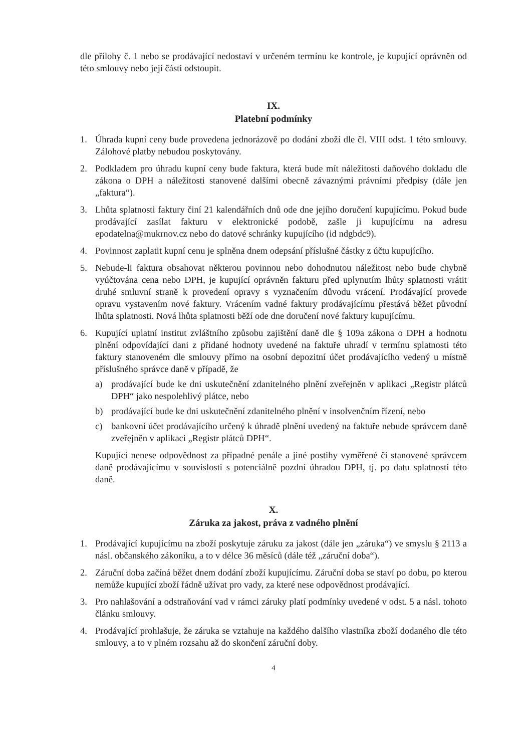dle přílohy č. 1 nebo se prodávající nedostaví v určeném termínu ke kontrole, je kupující oprávněn od této smlouvy nebo její části odstoupit.
IX.
Platební podmínky
1. Úhrada kupní ceny bude provedena jednorázově po dodání zboží dle čl. VIII odst. 1 této smlouvy. Zálohové platby nebudou poskytovány.
2. Podkladem pro úhradu kupní ceny bude faktura, která bude mít náležitosti daňového dokladu dle zákona o DPH a náležitosti stanovené dalšími obecně závaznými právními předpisy (dále jen „faktura“).
3. Lhůta splatnosti faktury činí 21 kalendářních dnů ode dne jejího doručení kupujícímu. Pokud bude prodávající zasílat fakturu v elektronické podobě, zašle ji kupujícímu na adresu epodatelna@mukrnov.cz nebo do datové schránky kupujícího (id ndgbdc9).
4. Povinnost zaplatit kupní cenu je splněna dnem odepsání příslušné částky z účtu kupujícího.
5. Nebude-li faktura obsahovat některou povinnou nebo dohodnutou náležitost nebo bude chybně vyúčtována cena nebo DPH, je kupující oprávněn fakturu před uplynutím lhůty splatnosti vrátit druhé smluvní straně k provedení opravy s vyznačením důvodu vrácení. Prodávající provede opravu vystavením nové faktury. Vrácením vadné faktury prodávajícímu přestává běžet původní lhůta splatnosti. Nová lhůta splatnosti běží ode dne doručení nové faktury kupujícímu.
6. Kupující uplatní institut zvláštního způsobu zajištění daně dle § 109a zákona o DPH a hodnotu plnění odpovídající dani z přidané hodnoty uvedené na faktuře uhradí v termínu splatnosti této faktury stanoveném dle smlouvy přímo na osobní depozitní účet prodávajícího vedený u místně příslušného správce daně v případě, že
a) prodávající bude ke dni uskutečnění zdanitelného plnění zveřejněn v aplikaci „Registr plátců DPH“ jako nespolehlivý plátce, nebo
b) prodávající bude ke dni uskutečnění zdanitelného plnění v insolvenčním řízení, nebo
c) bankovní účet prodávajícího určený k úhradě plnění uvedený na faktuře nebude správcem daně zveřejněn v aplikaci „Registr plátců DPH“.
Kupující nenese odpovědnost za případné penále a jiné postihy vyměřené či stanovené správcem daně prodávajícímu v souvislosti s potenciálně pozdní úhradou DPH, tj. po datu splatnosti této daně.
X.
Záruka za jakost, práva z vadného plnění
1. Prodávající kupujícímu na zboží poskytuje záruku za jakost (dále jen „záruka“) ve smyslu § 2113 a násl. občanského zákoníku, a to v délce 36 měsíců (dále též „záruční doba“).
2. Záruční doba začíná běžet dnem dodání zboží kupujícímu. Záruční doba se staví po dobu, po kterou nemůže kupující zboží řádně užívat pro vady, za které nese odpovědnost prodávající.
3. Pro nahlašování a odstraňování vad v rámci záruky platí podmínky uvedené v odst. 5 a násl. tohoto článku smlouvy.
4. Prodávající prohlašuje, že záruka se vztahuje na každého dalšího vlastníka zboží dodaného dle této smlouvy, a to v plném rozsahu až do skončení záruční doby.
4